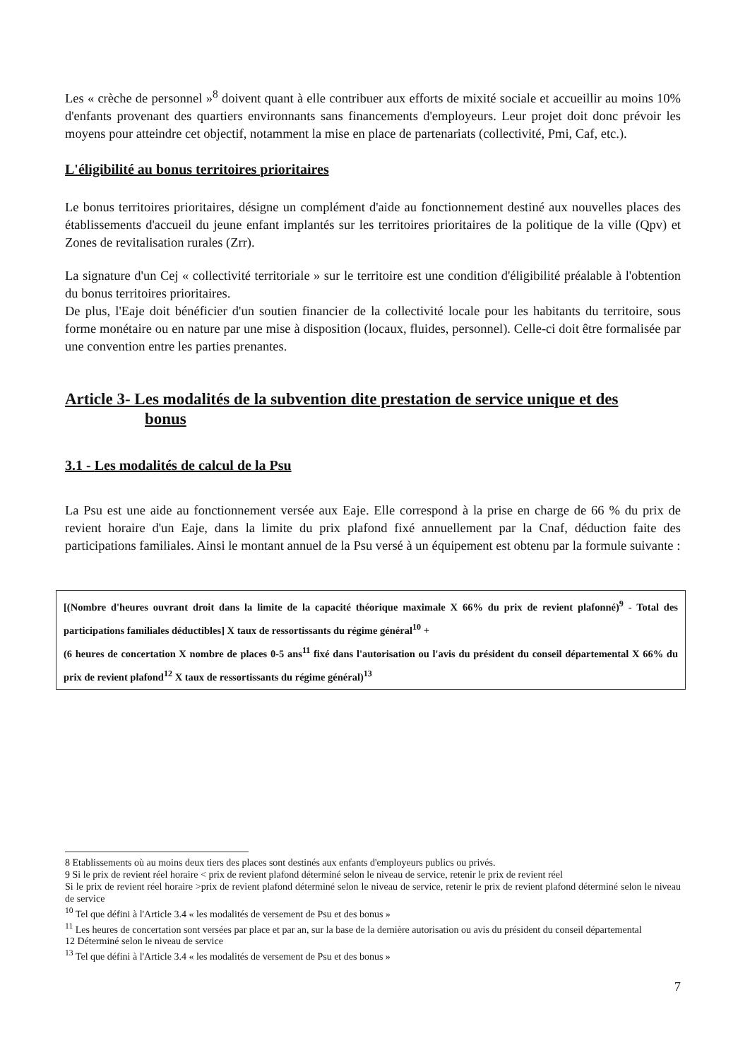Les « crèche de personnel »<sup>8</sup> doivent quant à elle contribuer aux efforts de mixité sociale et accueillir au moins 10% d'enfants provenant des quartiers environnants sans financements d'employeurs. Leur projet doit donc prévoir les moyens pour atteindre cet objectif, notamment la mise en place de partenariats (collectivité, Pmi, Caf, etc.).
L'éligibilité au bonus territoires prioritaires
Le bonus territoires prioritaires, désigne un complément d'aide au fonctionnement destiné aux nouvelles places des établissements d'accueil du jeune enfant implantés sur les territoires prioritaires de la politique de la ville (Qpv) et Zones de revitalisation rurales (Zrr).
La signature d'un Cej « collectivité territoriale » sur le territoire est une condition d'éligibilité préalable à l'obtention du bonus territoires prioritaires.
De plus, l'Eaje doit bénéficier d'un soutien financier de la collectivité locale pour les habitants du territoire, sous forme monétaire ou en nature par une mise à disposition (locaux, fluides, personnel). Celle-ci doit être formalisée par une convention entre les parties prenantes.
Article 3- Les modalités de la subvention dite prestation de service unique et des
bonus
3.1 - Les modalités de calcul de la Psu
La Psu est une aide au fonctionnement versée aux Eaje. Elle correspond à la prise en charge de 66 % du prix de revient horaire d'un Eaje, dans la limite du prix plafond fixé annuellement par la Cnaf, déduction faite des participations familiales. Ainsi le montant annuel de la Psu versé à un équipement est obtenu par la formule suivante :
[(Nombre d'heures ouvrant droit dans la limite de la capacité théorique maximale X 66% du prix de revient plafonné)<sup>9</sup> - Total des participations familiales déductibles] X taux de ressortissants du régime général<sup>10</sup> +
(6 heures de concertation X nombre de places 0-5 ans<sup>11</sup> fixé dans l'autorisation ou l'avis du président du conseil départemental X 66% du prix de revient plafond<sup>12</sup> X taux de ressortissants du régime général)<sup>13</sup>
8 Etablissements où au moins deux tiers des places sont destinés aux enfants d'employeurs publics ou privés.
9 Si le prix de revient réel horaire < prix de revient plafond déterminé selon le niveau de service, retenir le prix de revient réel
Si le prix de revient réel horaire >prix de revient plafond déterminé selon le niveau de service, retenir le prix de revient plafond déterminé selon le niveau de service
<sup>10</sup> Tel que défini à l'Article 3.4 « les modalités de versement de Psu et des bonus »
<sup>11</sup> Les heures de concertation sont versées par place et par an, sur la base de la dernière autorisation ou avis du président du conseil départemental
12 Déterminé selon le niveau de service
<sup>13</sup> Tel que défini à l'Article 3.4 « les modalités de versement de Psu et des bonus »
7